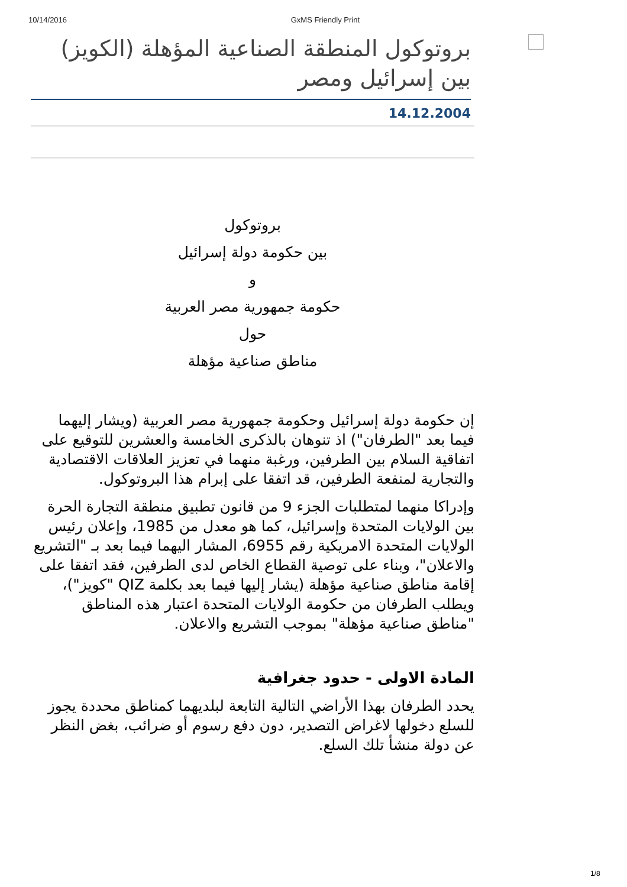10/14/2016 GxMS Friendly Print
بروتوكول المنطقة الصناعية المؤهلة (الكويز) بين إسرائيل ومصر
14.12.2004
بروتوكول
بين حكومة دولة إسرائيل
و
حكومة جمهورية مصر العربية
حول
مناطق صناعية مؤهلة
إن حكومة دولة إسرائيل وحكومة جمهورية مصر العربية (ويشار إليهما فيما بعد "الطرفان") اذ تنوهان بالذكرى الخامسة والعشرين للتوقيع على اتفاقية السلام بين الطرفين، ورغبة منهما في تعزيز العلاقات الاقتصادية والتجارية لمنفعة الطرفين، قد اتفقا على إبرام هذا البروتوكول.
وإدراكا منهما لمتطلبات الجزء 9 من قانون تطبيق منطقة التجارة الحرة بين الولايات المتحدة وإسرائيل، كما هو معدل من 1985، وإعلان رئيس الولايات المتحدة الامريكية رقم 6955، المشار اليهما فيما بعد بـ "التشريع والاعلان"، وبناء على توصية القطاع الخاص لدى الطرفين، فقد اتفقا على إقامة مناطق صناعية مؤهلة (يشار إليها فيما بعد بكلمة QIZ "كويز")، ويطلب الطرفان من حكومة الولايات المتحدة اعتبار هذه المناطق "مناطق صناعية مؤهلة" بموجب التشريع والاعلان.
المادة الاولى - حدود جغرافية
يحدد الطرفان بهذا الأراضي التالية التابعة لبلديهما كمناطق محددة يجوز للسلع دخولها لاغراض التصدير، دون دفع رسوم أو ضرائب، بغض النظر عن دولة منشأ تلك السلع.
1/8